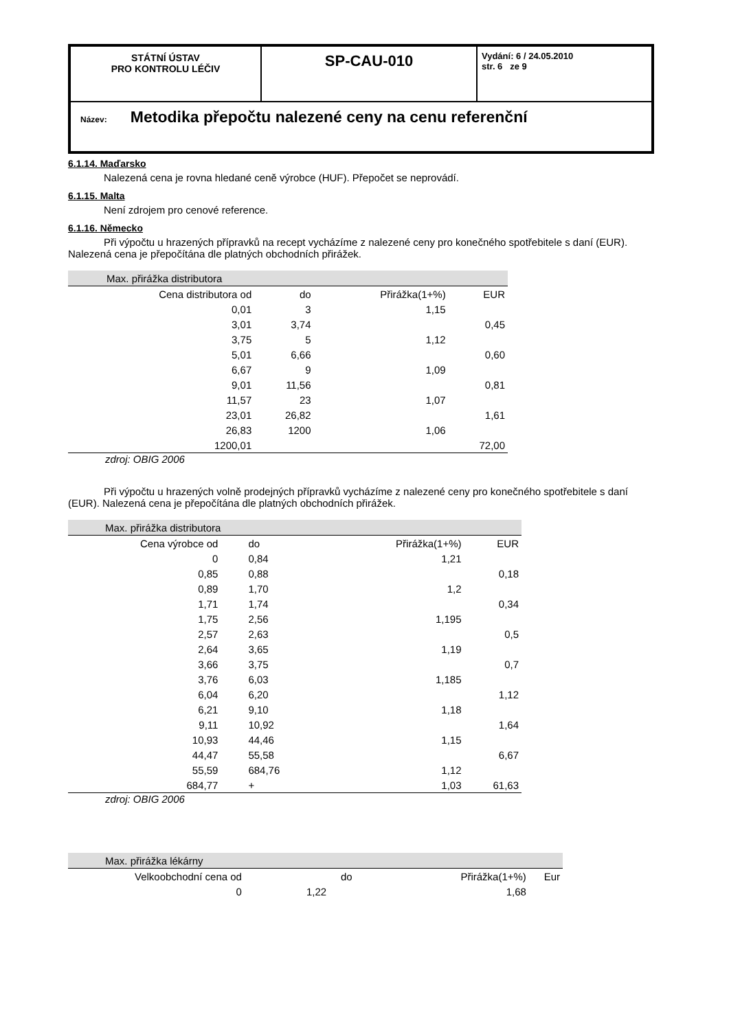| STÁTNÍ ÚSTAV PRO KONTROLU LÉČIV | SP-CAU-010 | Vydání: 6 / 24.05.2010 str. 6 ze 9 |
| Název: Metodika přepočtu nalezené ceny na cenu referenční | | |
6.1.14. Maďarsko
Nalezená cena je rovna hledané ceně výrobce (HUF). Přepočet se neprovádí.
6.1.15. Malta
Není zdrojem pro cenové reference.
6.1.16. Německo
Při výpočtu u hrazených přípravků na recept vycházíme z nalezené ceny pro konečného spotřebitele s daní (EUR). Nalezená cena je přepočítána dle platných obchodních přirážek.
| Max. přirážka distributora | | | |
| Cena distributora od | do | Přirážka(1+%) | EUR |
| 0,01 | 3 | 1,15 | |
| 3,01 | 3,74 | | 0,45 |
| 3,75 | 5 | 1,12 | |
| 5,01 | 6,66 | | 0,60 |
| 6,67 | 9 | 1,09 | |
| 9,01 | 11,56 | | 0,81 |
| 11,57 | 23 | 1,07 | |
| 23,01 | 26,82 | | 1,61 |
| 26,83 | 1200 | 1,06 | |
| 1200,01 | | | 72,00 |
zdroj: OBIG 2006
Při výpočtu u hrazených volně prodejných přípravků vycházíme z nalezené ceny pro konečného spotřebitele s daní (EUR). Nalezená cena je přepočítána dle platných obchodních přirážek.
| Max. přirážka distributora | | | |
| Cena výrobce od | do | Přirážka(1+%) | EUR |
| 0 | 0,84 | 1,21 | |
| 0,85 | 0,88 | | 0,18 |
| 0,89 | 1,70 | 1,2 | |
| 1,71 | 1,74 | | 0,34 |
| 1,75 | 2,56 | 1,195 | |
| 2,57 | 2,63 | | 0,5 |
| 2,64 | 3,65 | 1,19 | |
| 3,66 | 3,75 | | 0,7 |
| 3,76 | 6,03 | 1,185 | |
| 6,04 | 6,20 | | 1,12 |
| 6,21 | 9,10 | 1,18 | |
| 9,11 | 10,92 | | 1,64 |
| 10,93 | 44,46 | 1,15 | |
| 44,47 | 55,58 | | 6,67 |
| 55,59 | 684,76 | 1,12 | |
| 684,77 | + | 1,03 | 61,63 |
zdroj: OBIG 2006
| Max. přirážka lékárny | | | |
| Velkoobchodní cena od | do | Přirážka(1+%) | Eur |
| 0 | 1,22 | 1,68 | |